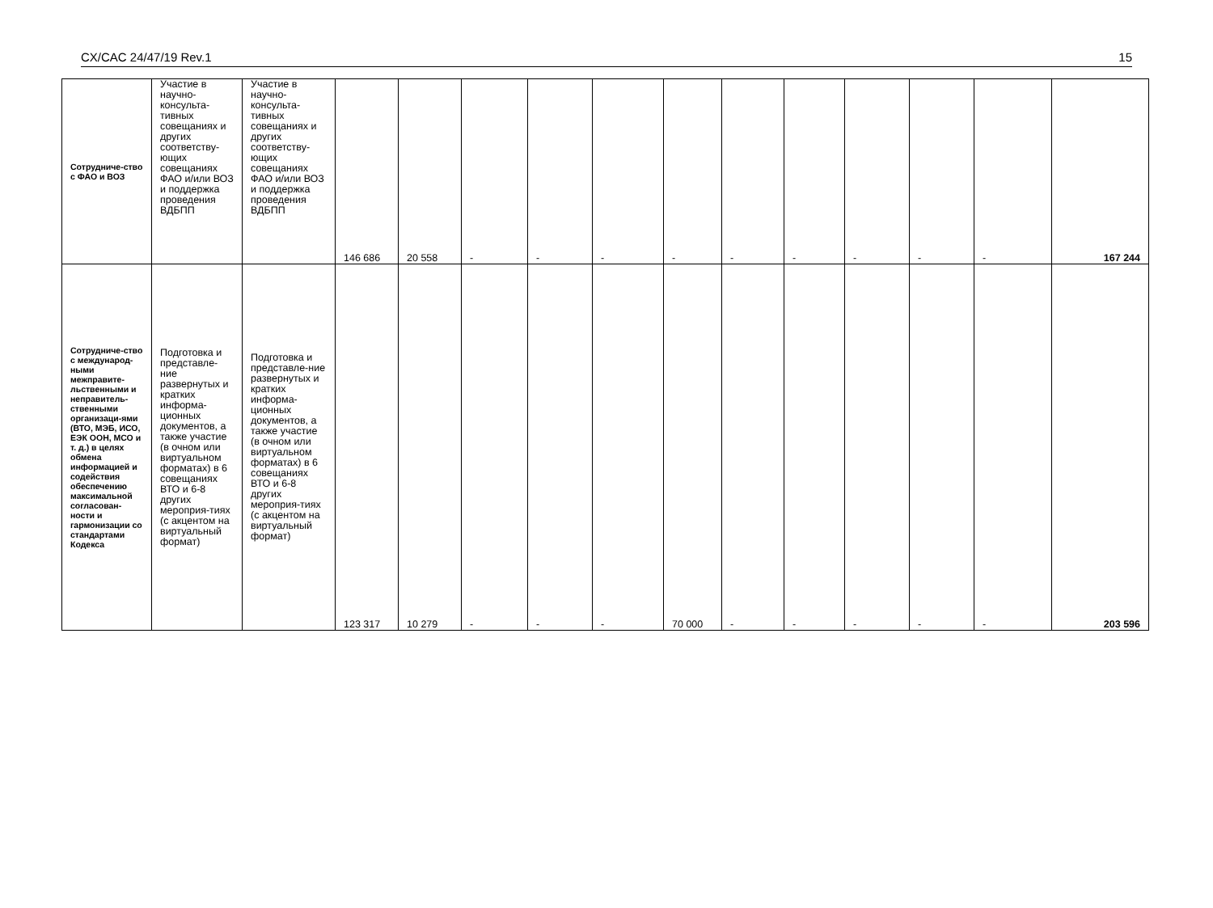CX/CAC 24/47/19 Rev.1 15
| Сотрудниче-ство с ФАО и ВОЗ | Участие в научно-консульта-тивных совещаниях и других соответству-ющих совещаниях ФАО и/или ВОЗ и поддержка проведения ВДБПП | Участие в научно-консульта-тивных совещаниях и других соответству-ющих совещаниях ФАО и/или ВОЗ и поддержка проведения ВДБПП | 146 686 | 20 558 | - | - | - | - | - | - | - | - | - | 167 244 |
| Сотрудниче-ство с международ-ными межправите-льственными и неправитель-ственными организаци-ями (ВТО, МЭБ, ИСО, ЕЭК ООН, МСО и т. д.) в целях обмена информацией и содействия обеспечению максимальной согласован-ности и гармонизации со стандартами Кодекса | Подготовка и представле-ние развернутых и кратких информа-ционных документов, а также участие (в очном или виртуальном форматах) в 6 совещаниях ВТО и 6-8 других мероприя-тиях (с акцентом на виртуальный формат) | Подготовка и представле-ние развернутых и кратких информа-ционных документов, а также участие (в очном или виртуальном форматах) в 6 совещаниях ВТО и 6-8 других мероприя-тиях (с акцентом на виртуальный формат) | 123 317 | 10 279 | - | - | - | 70 000 | - | - | - | - | - | 203 596 |